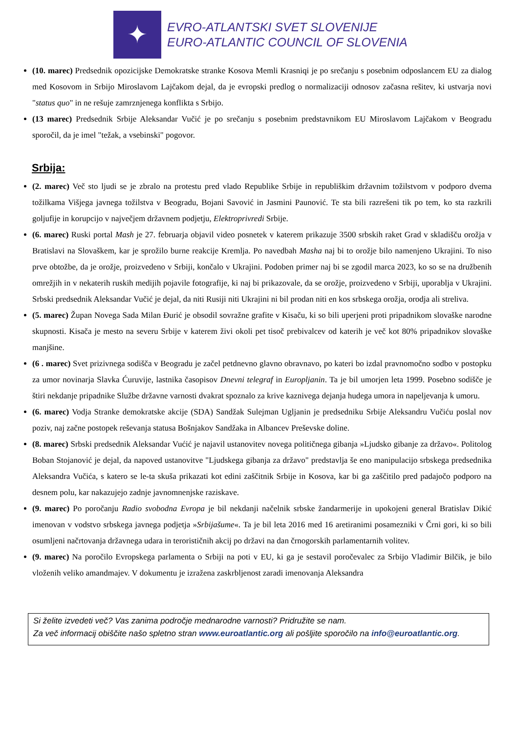✦
EVRO-ATLANTSKI SVET SLOVENIJE
EURO-ATLANTIC COUNCIL OF SLOVENIA
(10. marec) Predsednik opozicijske Demokratske stranke Kosova Memli Krasniqi je po srečanju s posebnim odposlancem EU za dialog med Kosovom in Srbijo Miroslavom Lajčakom dejal, da je evropski predlog o normalizaciji odnosov začasna rešitev, ki ustvarja novi "status quo" in ne rešuje zamrznjenega konflikta s Srbijo.
(13 marec) Predsednik Srbije Aleksandar Vučić je po srečanju s posebnim predstavnikom EU Miroslavom Lajčakom v Beogradu sporočil, da je imel "težak, a vsebinski" pogovor.
Srbija:
(2. marec) Več sto ljudi se je zbralo na protestu pred vlado Republike Srbije in republiškim državnim tožilstvom v podporo dvema tožilkama Višjega javnega tožilstva v Beogradu, Bojani Savović in Jasmini Paunović. Te sta bili razrešeni tik po tem, ko sta razkrili goljufije in korupcijo v največjem državnem podjetju, Elektroprivredi Srbije.
(6. marec) Ruski portal Mash je 27. februarja objavil video posnetek v katerem prikazuje 3500 srbskih raket Grad v skladišču orožja v Bratislavi na Slovaškem, kar je sprožilo burne reakcije Kremlja. Po navedbah Masha naj bi to orožje bilo namenjeno Ukrajini. To niso prve obtožbe, da je orožje, proizvedeno v Srbiji, končalo v Ukrajini. Podoben primer naj bi se zgodil marca 2023, ko so se na družbenih omrežjih in v nekaterih ruskih medijih pojavile fotografije, ki naj bi prikazovale, da se orožje, proizvedeno v Srbiji, uporablja v Ukrajini. Srbski predsednik Aleksandar Vučić je dejal, da niti Rusiji niti Ukrajini ni bil prodan niti en kos srbskega orožja, orodja ali streliva.
(5. marec) Župan Novega Sada Milan Đurić je obsodil sovražne grafite v Kisaču, ki so bili uperjeni proti pripadnikom slovaške narodne skupnosti. Kisača je mesto na severu Srbije v katerem živi okoli pet tisoč prebivalcev od katerih je več kot 80% pripadnikov slovaške manjšine.
(6 . marec) Svet prizivnega sodišča v Beogradu je začel petdnevno glavno obravnavo, po kateri bo izdal pravnomočno sodbo v postopku za umor novinarja Slavka Ćuruvije, lastnika časopisov Dnevni telegraf in Europljanin. Ta je bil umorjen leta 1999. Posebno sodišče je štiri nekdanje pripadnike Službe državne varnosti dvakrat spoznalo za krive kaznivega dejanja hudega umora in napeljevanja k umoru.
(6. marec) Vodja Stranke demokratske akcije (SDA) Sandžak Sulejman Ugljanin je predsedniku Srbije Aleksandru Vučiću poslal nov poziv, naj začne postopek reševanja statusa Bošnjakov Sandžaka in Albancev Preševske doline.
(8. marec) Srbski predsednik Aleksandar Vućić je najavil ustanovitev novega političnega gibanja »Ljudsko gibanje za državo«. Politolog Boban Stojanović je dejal, da napoved ustanovitve "Ljudskega gibanja za državo" predstavlja še eno manipulacijo srbskega predsednika Aleksandra Vučića, s katero se le-ta skuša prikazati kot edini zaščitnik Srbije in Kosova, kar bi ga zaščitilo pred padajočo podporo na desnem polu, kar nakazujejo zadnje javnomnenjske raziskave.
(9. marec) Po poročanju Radio svobodna Evropa je bil nekdanji načelnik srbske žandarmerije in upokojeni general Bratislav Dikić imenovan v vodstvo srbskega javnega podjetja »Srbijašume«. Ta je bil leta 2016 med 16 aretiranimi posamezniki v Črni gori, ki so bili osumljeni načrtovanja državnega udara in terorističnih akcij po državi na dan črnogorskih parlamentarnih volitev.
(9. marec) Na poročilo Evropskega parlamenta o Srbiji na poti v EU, ki ga je sestavil poročevalec za Srbijo Vladimir Bilčik, je bilo vloženih veliko amandmajev. V dokumentu je izražena zaskrbljenost zaradi imenovanja Aleksandra
Si želite izvedeti več? Vas zanima področje mednarodne varnosti? Pridružite se nam.
Za več informacij obiščite našo spletno stran www.euroatlantic.org ali pošljite sporočilo na info@euroatlantic.org.